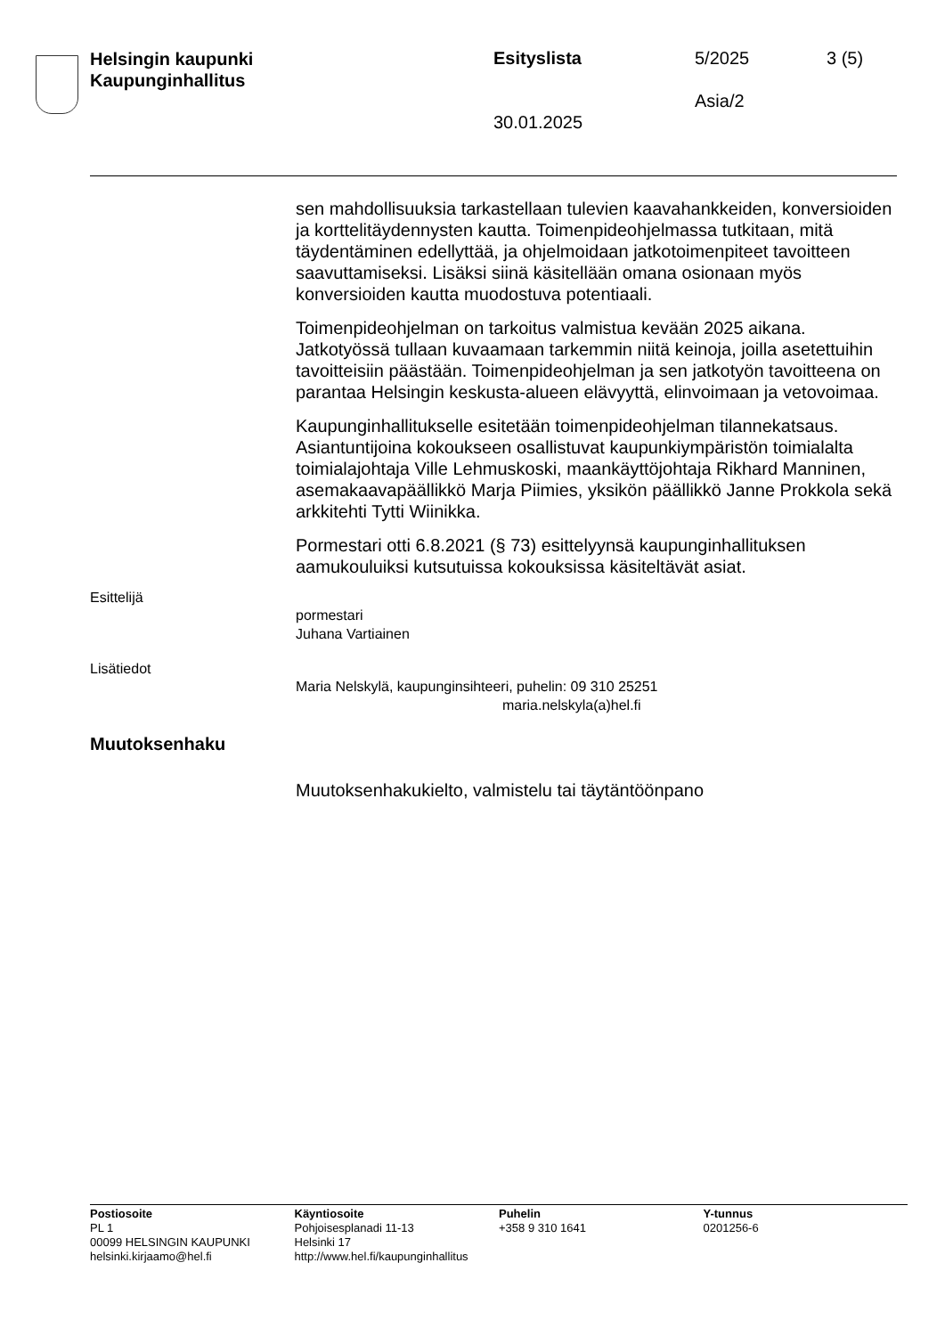Helsingin kaupunki
Kaupunginhallitus
Esityslista 5/2025 3 (5)
Asia/2
30.01.2025
sen mahdollisuuksia tarkastellaan tulevien kaavahankkeiden, konversioiden ja korttelitäydennysten kautta. Toimenpideohjelmassa tutkitaan, mitä täydentäminen edellyttää, ja ohjelmoidaan jatkotoimenpiteet tavoitteen saavuttamiseksi. Lisäksi siinä käsitellään omana osionaan myös konversioiden kautta muodostuva potentiaali.
Toimenpideohjelman on tarkoitus valmistua kevään 2025 aikana. Jatkotyössä tullaan kuvaamaan tarkemmin niitä keinoja, joilla asetettuihin tavoitteisiin päästään. Toimenpideohjelman ja sen jatkotyön tavoitteena on parantaa Helsingin keskusta-alueen elävyyttä, elinvoimaan ja vetovoimaa.
Kaupunginhallitukselle esitetään toimenpideohjelman tilannekatsaus. Asiantuntijoina kokoukseen osallistuvat kaupunkiympäristön toimialalta toimialajohtaja Ville Lehmuskoski, maankäyttöjohtaja Rikhard Manninen, asemakaavapäällikkö Marja Piimies, yksikön päällikkö Janne Prokkola sekä arkkitehti Tytti Wiinikka.
Pormestari otti 6.8.2021 (§ 73) esittelyynsä kaupunginhallituksen aamukouluiksi kutsutuissa kokouksissa käsiteltävät asiat.
Esittelijä
pormestari
Juhana Vartiainen
Lisätiedot
Maria Nelskylä, kaupunginsihteeri, puhelin: 09 310 25251
maria.nelskyla(a)hel.fi
Muutoksenhaku
Muutoksenhakukielto, valmistelu tai täytäntöönpano
Postiosoite
PL 1
00099 HELSINGIN KAUPUNKI
helsinki.kirjaamo@hel.fi
Käyntiosoite
Pohjoisesplanadi 11-13
Helsinki 17
http://www.hel.fi/kaupunginhallitus
Puhelin
+358 9 310 1641
Y-tunnus
0201256-6